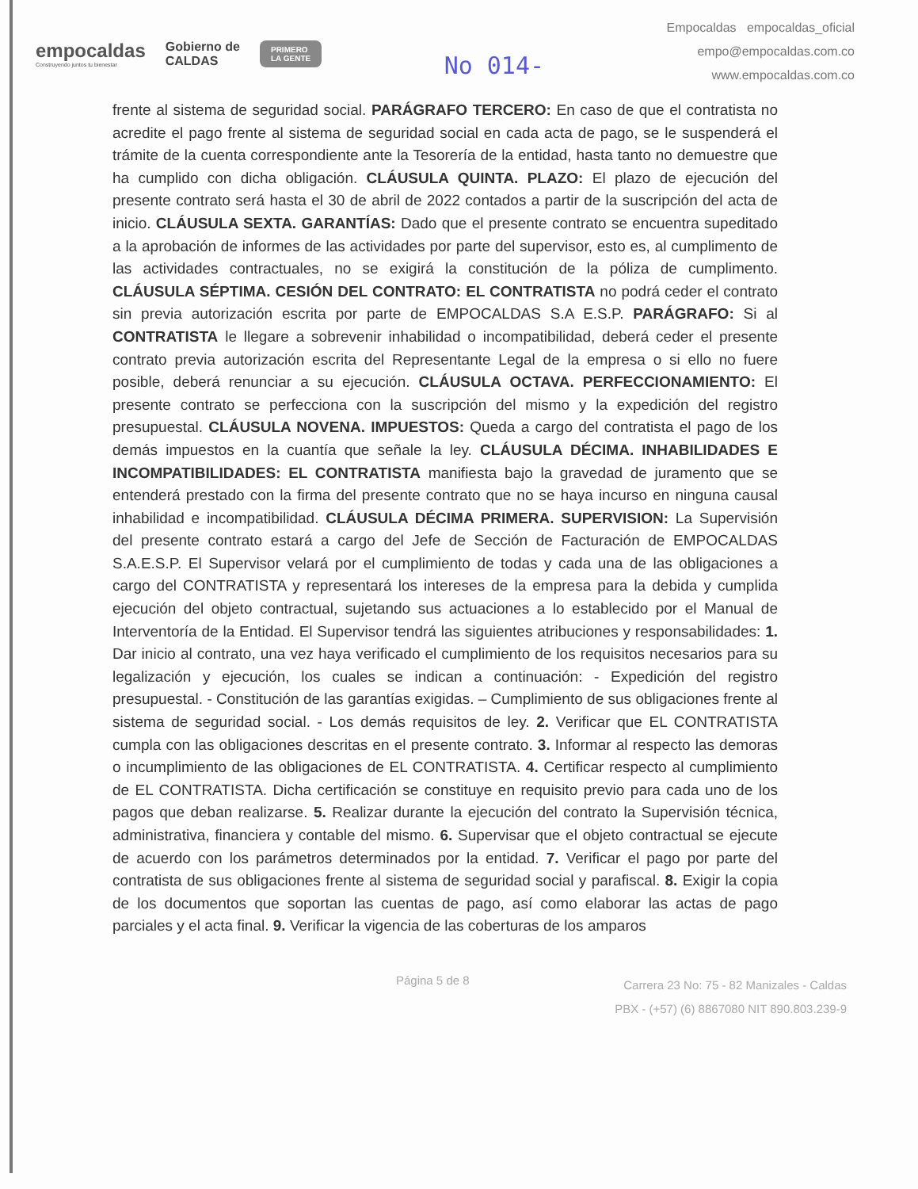empocaldas
Construyendo juntos tu bienestar
Gobierno de
CALDAS
PRIMERO
LA GENTE
No 014-
Empocaldas empocaldas_oficial
empo@empocaldas.com.co
www.empocaldas.com.co
frente al sistema de seguridad social. PARÁGRAFO TERCERO: En caso de que el contratista no acredite el pago frente al sistema de seguridad social en cada acta de pago, se le suspenderá el trámite de la cuenta correspondiente ante la Tesorería de la entidad, hasta tanto no demuestre que ha cumplido con dicha obligación. CLÁUSULA QUINTA. PLAZO: El plazo de ejecución del presente contrato será hasta el 30 de abril de 2022 contados a partir de la suscripción del acta de inicio. CLÁUSULA SEXTA. GARANTÍAS: Dado que el presente contrato se encuentra supeditado a la aprobación de informes de las actividades por parte del supervisor, esto es, al cumplimento de las actividades contractuales, no se exigirá la constitución de la póliza de cumplimento. CLÁUSULA SÉPTIMA. CESIÓN DEL CONTRATO: EL CONTRATISTA no podrá ceder el contrato sin previa autorización escrita por parte de EMPOCALDAS S.A E.S.P. PARÁGRAFO: Si al CONTRATISTA le llegare a sobrevenir inhabilidad o incompatibilidad, deberá ceder el presente contrato previa autorización escrita del Representante Legal de la empresa o si ello no fuere posible, deberá renunciar a su ejecución. CLÁUSULA OCTAVA. PERFECCIONAMIENTO: El presente contrato se perfecciona con la suscripción del mismo y la expedición del registro presupuestal. CLÁUSULA NOVENA. IMPUESTOS: Queda a cargo del contratista el pago de los demás impuestos en la cuantía que señale la ley. CLÁUSULA DÉCIMA. INHABILIDADES E INCOMPATIBILIDADES: EL CONTRATISTA manifiesta bajo la gravedad de juramento que se entenderá prestado con la firma del presente contrato que no se haya incurso en ninguna causal inhabilidad e incompatibilidad. CLÁUSULA DÉCIMA PRIMERA. SUPERVISION: La Supervisión del presente contrato estará a cargo del Jefe de Sección de Facturación de EMPOCALDAS S.A.E.S.P. El Supervisor velará por el cumplimiento de todas y cada una de las obligaciones a cargo del CONTRATISTA y representará los intereses de la empresa para la debida y cumplida ejecución del objeto contractual, sujetando sus actuaciones a lo establecido por el Manual de Interventoría de la Entidad. El Supervisor tendrá las siguientes atribuciones y responsabilidades: 1. Dar inicio al contrato, una vez haya verificado el cumplimiento de los requisitos necesarios para su legalización y ejecución, los cuales se indican a continuación: - Expedición del registro presupuestal. - Constitución de las garantías exigidas. – Cumplimiento de sus obligaciones frente al sistema de seguridad social. - Los demás requisitos de ley. 2. Verificar que EL CONTRATISTA cumpla con las obligaciones descritas en el presente contrato. 3. Informar al respecto las demoras o incumplimiento de las obligaciones de EL CONTRATISTA. 4. Certificar respecto al cumplimiento de EL CONTRATISTA. Dicha certificación se constituye en requisito previo para cada uno de los pagos que deban realizarse. 5. Realizar durante la ejecución del contrato la Supervisión técnica, administrativa, financiera y contable del mismo. 6. Supervisar que el objeto contractual se ejecute de acuerdo con los parámetros determinados por la entidad. 7. Verificar el pago por parte del contratista de sus obligaciones frente al sistema de seguridad social y parafiscal. 8. Exigir la copia de los documentos que soportan las cuentas de pago, así como elaborar las actas de pago parciales y el acta final. 9. Verificar la vigencia de las coberturas de los amparos
Página 5 de 8
Carrera 23 No: 75 - 82 Manizales - Caldas
PBX - (+57) (6) 8867080 NIT 890.803.239-9